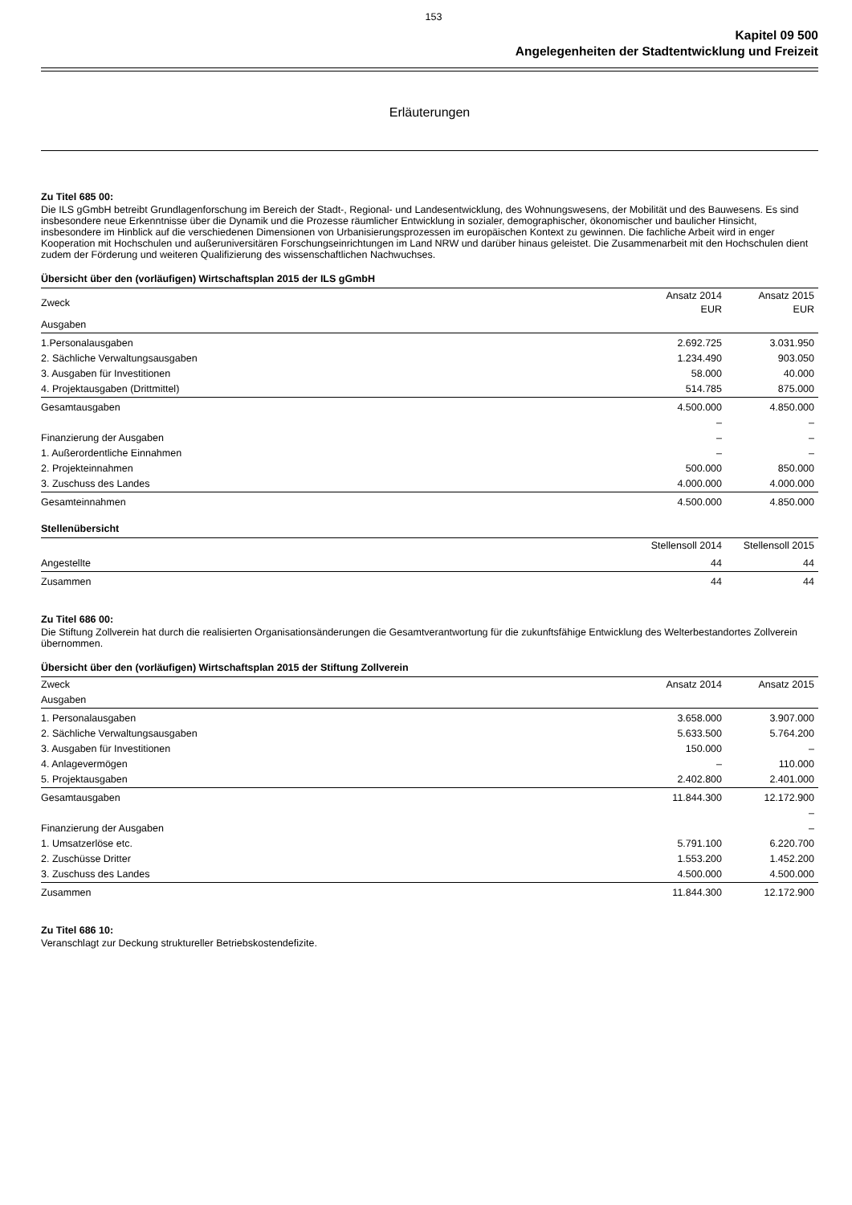153
Kapitel 09 500
Angelegenheiten der Stadtentwicklung und Freizeit
Erläuterungen
Zu Titel 685 00:
Die ILS gGmbH betreibt Grundlagenforschung im Bereich der Stadt-, Regional- und Landesentwicklung, des Wohnungswesens, der Mobilität und des Bauwesens. Es sind insbesondere neue Erkenntnisse über die Dynamik und die Prozesse räumlicher Entwicklung in sozialer, demographischer, ökonomischer und baulicher Hinsicht, insbesondere im Hinblick auf die verschiedenen Dimensionen von Urbanisierungsprozessen im europäischen Kontext zu gewinnen. Die fachliche Arbeit wird in enger Kooperation mit Hochschulen und außeruniversitären Forschungseinrichtungen im Land NRW und darüber hinaus geleistet. Die Zusammenarbeit mit den Hochschulen dient zudem der Förderung und weiteren Qualifizierung des wissenschaftlichen Nachwuchses.
Übersicht über den (vorläufigen) Wirtschaftsplan 2015 der ILS gGmbH
| Zweck | Ansatz 2014 EUR | Ansatz 2015 EUR |
| --- | --- | --- |
| Ausgaben | | |
| 1.Personalausgaben | 2.692.725 | 3.031.950 |
| 2. Sächliche Verwaltungsausgaben | 1.234.490 | 903.050 |
| 3. Ausgaben für Investitionen | 58.000 | 40.000 |
| 4. Projektausgaben (Drittmittel) | 514.785 | 875.000 |
| Gesamtausgaben | 4.500.000 | 4.850.000 |
| | – | – |
| Finanzierung der Ausgaben | – | – |
| 1. Außerordentliche Einnahmen | – | – |
| 2. Projekteinnahmen | 500.000 | 850.000 |
| 3. Zuschuss des Landes | 4.000.000 | 4.000.000 |
| Gesamteinnahmen | 4.500.000 | 4.850.000 |
Stellenübersicht
| | Stellensoll 2014 | Stellensoll 2015 |
| --- | --- | --- |
| Angestellte | 44 | 44 |
| Zusammen | 44 | 44 |
Zu Titel 686 00:
Die Stiftung Zollverein hat durch die realisierten Organisationsänderungen die Gesamtverantwortung für die zukunftsfähige Entwicklung des Welterbestandortes Zollverein übernommen.
Übersicht über den (vorläufigen) Wirtschaftsplan 2015 der Stiftung Zollverein
| Zweck | Ansatz 2014 | Ansatz 2015 |
| --- | --- | --- |
| Ausgaben | | |
| 1. Personalausgaben | 3.658.000 | 3.907.000 |
| 2. Sächliche Verwaltungsausgaben | 5.633.500 | 5.764.200 |
| 3. Ausgaben für Investitionen | 150.000 | – |
| 4. Anlagevermögen | – | 110.000 |
| 5. Projektausgaben | 2.402.800 | 2.401.000 |
| Gesamtausgaben | 11.844.300 | 12.172.900 |
| | | – |
| Finanzierung der Ausgaben | | – |
| 1. Umsatzerlöse etc. | 5.791.100 | 6.220.700 |
| 2. Zuschüsse Dritter | 1.553.200 | 1.452.200 |
| 3. Zuschuss des Landes | 4.500.000 | 4.500.000 |
| Zusammen | 11.844.300 | 12.172.900 |
Zu Titel 686 10:
Veranschlagt zur Deckung struktureller Betriebskostendefizite.